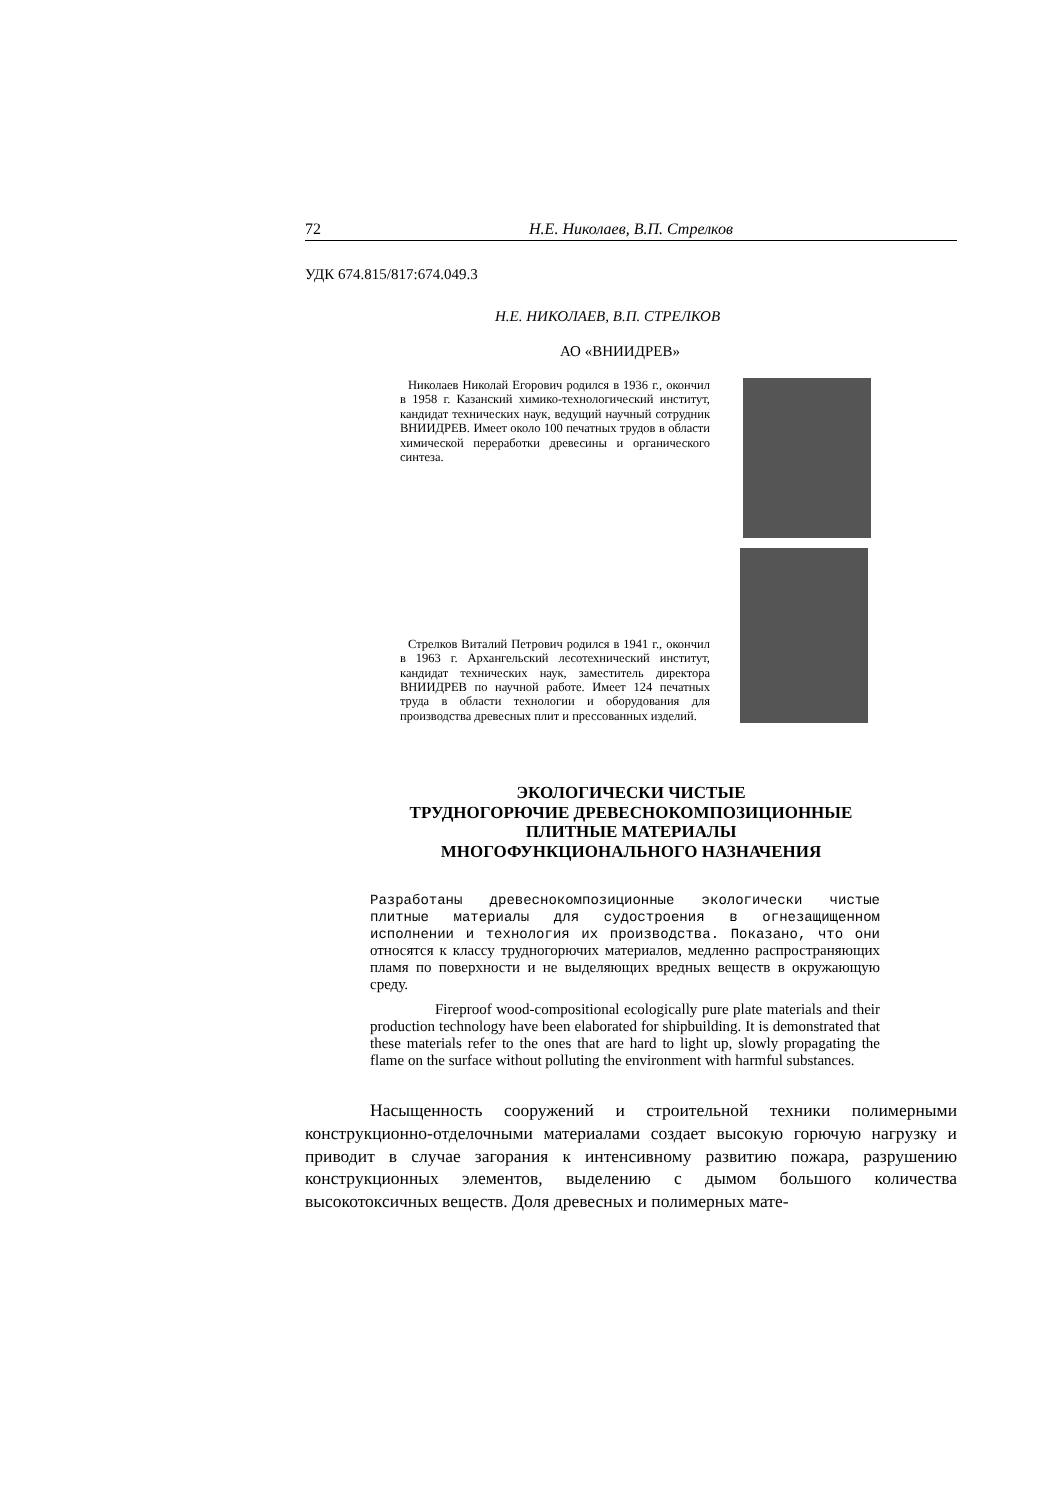72 Н.Е. Николаев, В.П. Стрелков
УДК 674.815/817:674.049.3
Н.Е. НИКОЛАЕВ, В.П. СТРЕЛКОВ
АО «ВНИИДРЕВ»
Николаев Николай Егорович родился в 1936 г., окончил в 1958 г. Казанский химико-технологический институт, кандидат технических наук, ведущий научный сотрудник ВНИИДРЕВ. Имеет около 100 печатных трудов в области химической переработки древесины и органического синтеза.
Стрелков Виталий Петрович родился в 1941 г., окончил в 1963 г. Архангельский лесотехнический институт, кандидат технических наук, заместитель директора ВНИИДРЕВ по научной работе. Имеет 124 печатных труда в области технологии и оборудования для производства древесных плит и прессованных изделий.
ЭКОЛОГИЧЕСКИ ЧИСТЫЕ
ТРУДНОГОРЮЧИЕ ДРЕВЕСНОКОМПОЗИЦИОННЫЕ
ПЛИТНЫЕ МАТЕРИАЛЫ
МНОГОФУНКЦИОНАЛЬНОГО НАЗНАЧЕНИЯ
Разработаны древеснокомпозиционные экологически чистые плитные материалы для судостроения в огнезащищенном исполнении и технология их производства. Показано, что они относятся к классу трудногорючих материалов, медленно распространяющих пламя по поверхности и не выделяющих вредных веществ в окружающую среду.
Fireproof wood-compositional ecologically pure plate materials and their production technology have been elaborated for shipbuilding. It is demonstrated that these materials refer to the ones that are hard to light up, slowly propagating the flame on the surface without polluting the environment with harmful substances.
Насыщенность сооружений и строительной техники полимерными конструкционно-отделочными материалами создает высокую горючую нагрузку и приводит в случае загорания к интенсивному развитию пожара, разрушению конструкционных элементов, выделению с дымом большого количества высокотоксичных веществ. Доля древесных и полимерных мате-